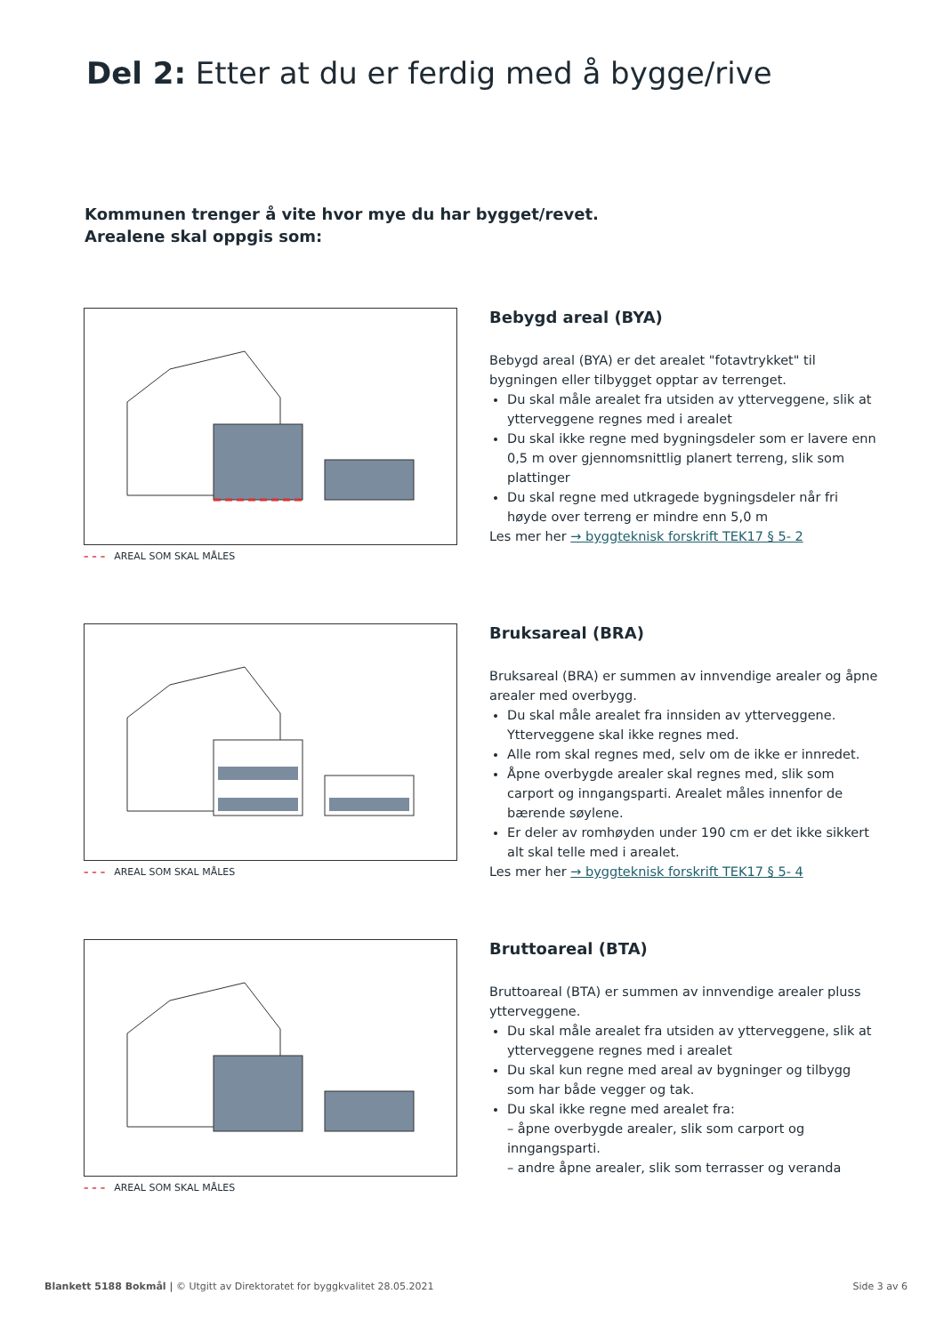Del 2: Etter at du er ferdig med å bygge/rive
Kommunen trenger å vite hvor mye du har bygget/revet.
Arealene skal oppgis som:
– – – AREAL SOM SKAL MÅLES
Bebygd areal (BYA)
Bebygd areal (BYA) er det arealet "fotavtrykket" til bygningen eller tilbygget opptar av terrenget.
Du skal måle arealet fra utsiden av ytterveggene, slik at ytterveggene regnes med i arealet
Du skal ikke regne med bygningsdeler som er lavere enn 0,5 m over gjennomsnittlig planert terreng, slik som plattinger
Du skal regne med utkragede bygningsdeler når fri høyde over terreng er mindre enn 5,0 m
Les mer her → byggteknisk forskrift TEK17 § 5- 2
– – – AREAL SOM SKAL MÅLES
Bruksareal (BRA)
Bruksareal (BRA) er summen av innvendige arealer og åpne arealer med overbygg.
Du skal måle arealet fra innsiden av ytterveggene. Ytterveggene skal ikke regnes med.
Alle rom skal regnes med, selv om de ikke er innredet.
Åpne overbygde arealer skal regnes med, slik som carport og inngangsparti. Arealet måles innenfor de bærende søylene.
Er deler av romhøyden under 190 cm er det ikke sikkert alt skal telle med i arealet.
Les mer her → byggteknisk forskrift TEK17 § 5- 4
– – – AREAL SOM SKAL MÅLES
Bruttoareal (BTA)
Bruttoareal (BTA) er summen av innvendige arealer pluss ytterveggene.
Du skal måle arealet fra utsiden av ytterveggene, slik at ytterveggene regnes med i arealet
Du skal kun regne med areal av bygninger og tilbygg som har både vegger og tak.
Du skal ikke regne med arealet fra:
– åpne overbygde arealer, slik som carport og inngangsparti.
– andre åpne arealer, slik som terrasser og veranda
Blankett 5188 Bokmål | © Utgitt av Direktoratet for byggkvalitet 28.05.2021
Side 3 av 6